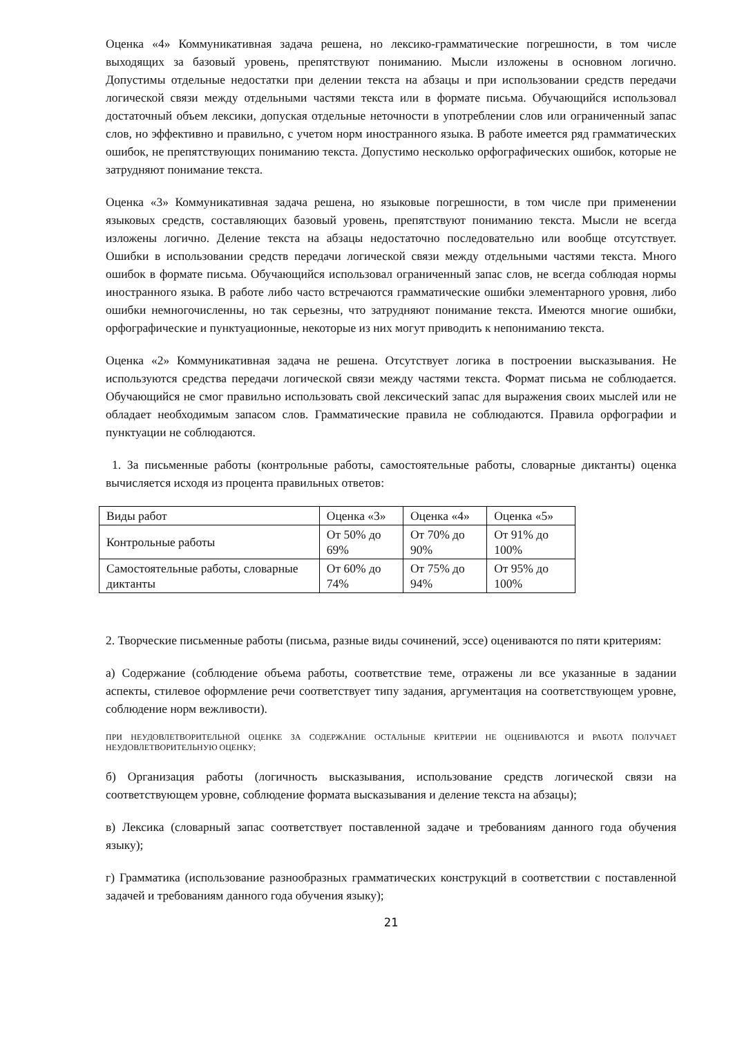Оценка «4» Коммуникативная задача решена, но лексико-грамматические погрешности, в том числе выходящих за базовый уровень, препятствуют пониманию. Мысли изложены в основном логично. Допустимы отдельные недостатки при делении текста на абзацы и при использовании средств передачи логической связи между отдельными частями текста или в формате письма. Обучающийся использовал достаточный объем лексики, допуская отдельные неточности в употреблении слов или ограниченный запас слов, но эффективно и правильно, с учетом норм иностранного языка. В работе имеется ряд грамматических ошибок, не препятствующих пониманию текста. Допустимо несколько орфографических ошибок, которые не затрудняют понимание текста.
Оценка «3» Коммуникативная задача решена, но языковые погрешности, в том числе при применении языковых средств, составляющих базовый уровень, препятствуют пониманию текста. Мысли не всегда изложены логично. Деление текста на абзацы недостаточно последовательно или вообще отсутствует. Ошибки в использовании средств передачи логической связи между отдельными частями текста. Много ошибок в формате письма. Обучающийся использовал ограниченный запас слов, не всегда соблюдая нормы иностранного языка. В работе либо часто встречаются грамматические ошибки элементарного уровня, либо ошибки немногочисленны, но так серьезны, что затрудняют понимание текста. Имеются многие ошибки, орфографические и пунктуационные, некоторые из них могут приводить к непониманию текста.
Оценка «2» Коммуникативная задача не решена. Отсутствует логика в построении высказывания. Не используются средства передачи логической связи между частями текста. Формат письма не соблюдается. Обучающийся не смог правильно использовать свой лексический запас для выражения своих мыслей или не обладает необходимым запасом слов. Грамматические правила не соблюдаются. Правила орфографии и пунктуации не соблюдаются.
1. За письменные работы (контрольные работы, самостоятельные работы, словарные диктанты) оценка вычисляется исходя из процента правильных ответов:
| Виды работ | Оценка «3» | Оценка «4» | Оценка «5» |
| Контрольные работы | От 50% до 69% | От 70% до 90% | От 91% до 100% |
| Самостоятельные работы, словарные диктанты | От 60% до 74% | От 75% до 94% | От 95% до 100% |
2. Творческие письменные работы (письма, разные виды сочинений, эссе) оцениваются по пяти критериям:
а) Содержание (соблюдение объема работы, соответствие теме, отражены ли все указанные в задании аспекты, стилевое оформление речи соответствует типу задания, аргументация на соответствующем уровне, соблюдение норм вежливости).
ПРИ НЕУДОВЛЕТВОРИТЕЛЬНОЙ ОЦЕНКЕ ЗА СОДЕРЖАНИЕ ОСТАЛЬНЫЕ КРИТЕРИИ НЕ ОЦЕНИВАЮТСЯ И РАБОТА ПОЛУЧАЕТ НЕУДОВЛЕТВОРИТЕЛЬНУЮ ОЦЕНКУ;
б) Организация работы (логичность высказывания, использование средств логической связи на соответствующем уровне, соблюдение формата высказывания и деление текста на абзацы);
в) Лексика (словарный запас соответствует поставленной задаче и требованиям данного года обучения языку);
г) Грамматика (использование разнообразных грамматических конструкций в соответствии с поставленной задачей и требованиям данного года обучения языку);
21